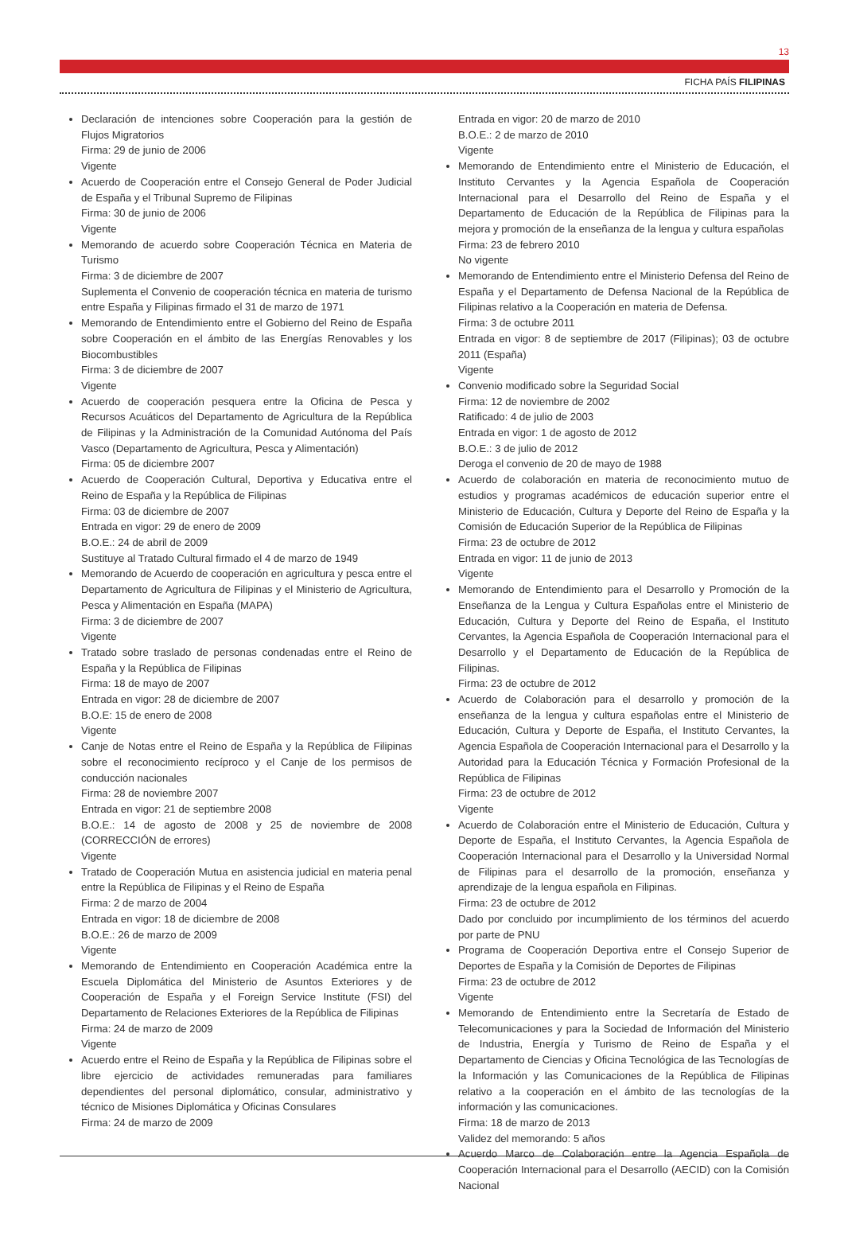13
FICHA PAÍS FILIPINAS
Declaración de intenciones sobre Cooperación para la gestión de Flujos Migratorios
Firma: 29 de junio de 2006
Vigente
Acuerdo de Cooperación entre el Consejo General de Poder Judicial de España y el Tribunal Supremo de Filipinas
Firma: 30 de junio de 2006
Vigente
Memorando de acuerdo sobre Cooperación Técnica en Materia de Turismo
Firma: 3 de diciembre de 2007
Suplementa el Convenio de cooperación técnica en materia de turismo entre España y Filipinas firmado el 31 de marzo de 1971
Memorando de Entendimiento entre el Gobierno del Reino de España sobre Cooperación en el ámbito de las Energías Renovables y los Biocombustibles
Firma: 3 de diciembre de 2007
Vigente
Acuerdo de cooperación pesquera entre la Oficina de Pesca y Recursos Acuáticos del Departamento de Agricultura de la República de Filipinas y la Administración de la Comunidad Autónoma del País Vasco (Departamento de Agricultura, Pesca y Alimentación)
Firma: 05 de diciembre 2007
Acuerdo de Cooperación Cultural, Deportiva y Educativa entre el Reino de España y la República de Filipinas
Firma: 03 de diciembre de 2007
Entrada en vigor: 29 de enero de 2009
B.O.E.: 24 de abril de 2009
Sustituye al Tratado Cultural firmado el 4 de marzo de 1949
Memorando de Acuerdo de cooperación en agricultura y pesca entre el Departamento de Agricultura de Filipinas y el Ministerio de Agricultura, Pesca y Alimentación en España (MAPA)
Firma: 3 de diciembre de 2007
Vigente
Tratado sobre traslado de personas condenadas entre el Reino de España y la República de Filipinas
Firma: 18 de mayo de 2007
Entrada en vigor: 28 de diciembre de 2007
B.O.E: 15 de enero de 2008
Vigente
Canje de Notas entre el Reino de España y la República de Filipinas sobre el reconocimiento recíproco y el Canje de los permisos de conducción nacionales
Firma: 28 de noviembre 2007
Entrada en vigor: 21 de septiembre 2008
B.O.E.: 14 de agosto de 2008 y 25 de noviembre de 2008 (CORRECCIÓN de errores)
Vigente
Tratado de Cooperación Mutua en asistencia judicial en materia penal entre la República de Filipinas y el Reino de España
Firma: 2 de marzo de 2004
Entrada en vigor: 18 de diciembre de 2008
B.O.E.: 26 de marzo de 2009
Vigente
Memorando de Entendimiento en Cooperación Académica entre la Escuela Diplomática del Ministerio de Asuntos Exteriores y de Cooperación de España y el Foreign Service Institute (FSI) del Departamento de Relaciones Exteriores de la República de Filipinas
Firma: 24 de marzo de 2009
Vigente
Acuerdo entre el Reino de España y la República de Filipinas sobre el libre ejercicio de actividades remuneradas para familiares dependientes del personal diplomático, consular, administrativo y técnico de Misiones Diplomática y Oficinas Consulares
Firma: 24 de marzo de 2009
Entrada en vigor: 20 de marzo de 2010
B.O.E.: 2 de marzo de 2010
Vigente
Memorando de Entendimiento entre el Ministerio de Educación, el Instituto Cervantes y la Agencia Española de Cooperación Internacional para el Desarrollo del Reino de España y el Departamento de Educación de la República de Filipinas para la mejora y promoción de la enseñanza de la lengua y cultura españolas
Firma: 23 de febrero 2010
No vigente
Memorando de Entendimiento entre el Ministerio Defensa del Reino de España y el Departamento de Defensa Nacional de la República de Filipinas relativo a la Cooperación en materia de Defensa.
Firma: 3 de octubre 2011
Entrada en vigor: 8 de septiembre de 2017 (Filipinas); 03 de octubre 2011 (España)
Vigente
Convenio modificado sobre la Seguridad Social
Firma: 12 de noviembre de 2002
Ratificado: 4 de julio de 2003
Entrada en vigor: 1 de agosto de 2012
B.O.E.: 3 de julio de 2012
Deroga el convenio de 20 de mayo de 1988
Acuerdo de colaboración en materia de reconocimiento mutuo de estudios y programas académicos de educación superior entre el Ministerio de Educación, Cultura y Deporte del Reino de España y la Comisión de Educación Superior de la República de Filipinas
Firma: 23 de octubre de 2012
Entrada en vigor: 11 de junio de 2013
Vigente
Memorando de Entendimiento para el Desarrollo y Promoción de la Enseñanza de la Lengua y Cultura Españolas entre el Ministerio de Educación, Cultura y Deporte del Reino de España, el Instituto Cervantes, la Agencia Española de Cooperación Internacional para el Desarrollo y el Departamento de Educación de la República de Filipinas.
Firma: 23 de octubre de 2012
Acuerdo de Colaboración para el desarrollo y promoción de la enseñanza de la lengua y cultura españolas entre el Ministerio de Educación, Cultura y Deporte de España, el Instituto Cervantes, la Agencia Española de Cooperación Internacional para el Desarrollo y la Autoridad para la Educación Técnica y Formación Profesional de la República de Filipinas
Firma: 23 de octubre de 2012
Vigente
Acuerdo de Colaboración entre el Ministerio de Educación, Cultura y Deporte de España, el Instituto Cervantes, la Agencia Española de Cooperación Internacional para el Desarrollo y la Universidad Normal de Filipinas para el desarrollo de la promoción, enseñanza y aprendizaje de la lengua española en Filipinas.
Firma: 23 de octubre de 2012
Dado por concluido por incumplimiento de los términos del acuerdo por parte de PNU
Programa de Cooperación Deportiva entre el Consejo Superior de Deportes de España y la Comisión de Deportes de Filipinas
Firma: 23 de octubre de 2012
Vigente
Memorando de Entendimiento entre la Secretaría de Estado de Telecomunicaciones y para la Sociedad de Información del Ministerio de Industria, Energía y Turismo de Reino de España y el Departamento de Ciencias y Oficina Tecnológica de las Tecnologías de la Información y las Comunicaciones de la República de Filipinas relativo a la cooperación en el ámbito de las tecnologías de la información y las comunicaciones.
Firma: 18 de marzo de 2013
Validez del memorando: 5 años
Acuerdo Marco de Colaboración entre la Agencia Española de Cooperación Internacional para el Desarrollo (AECID) con la Comisión Nacional